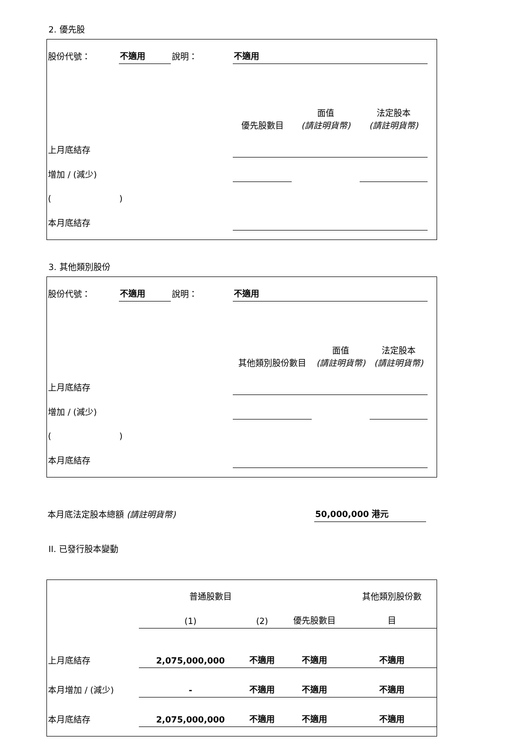2. 優先股
| 股份代號： | 不適用 | 說明： | 不適用 | | | |
| | | | 優先股數目 | 面值 (請註明貨幣) | 法定股本 (請註明貨幣) | |
| 上月底結存 | | | | | | |
| 增加 / (減少) | | | | | | |
| ( ) | | | | | | |
| 本月底結存 | | | | | | |
3. 其他類別股份
| 股份代號： | 不適用 | 說明： | 不適用 | | | |
| | | | 其他類別股份數目 | 面值 (請註明貨幣) | 法定股本 (請註明貨幣) | |
| 上月底結存 | | | | | | |
| 增加 / (減少) | | | | | | |
| ( ) | | | | | | |
| 本月底結存 | | | | | | |
| 本月底法定股本總額 (請註明貨幣) | 50,000,000 港元 |
II. 已發行股本變動
| | 普通股數目 | | | 其他類別股份數 |
| | (1) | (2) | 優先股數目 | 目 |
| 上月底結存 | 2,075,000,000 | 不適用 | 不適用 | 不適用 |
| 本月增加 / (減少) | - | 不適用 | 不適用 | 不適用 |
| 本月底結存 | 2,075,000,000 | 不適用 | 不適用 | 不適用 |